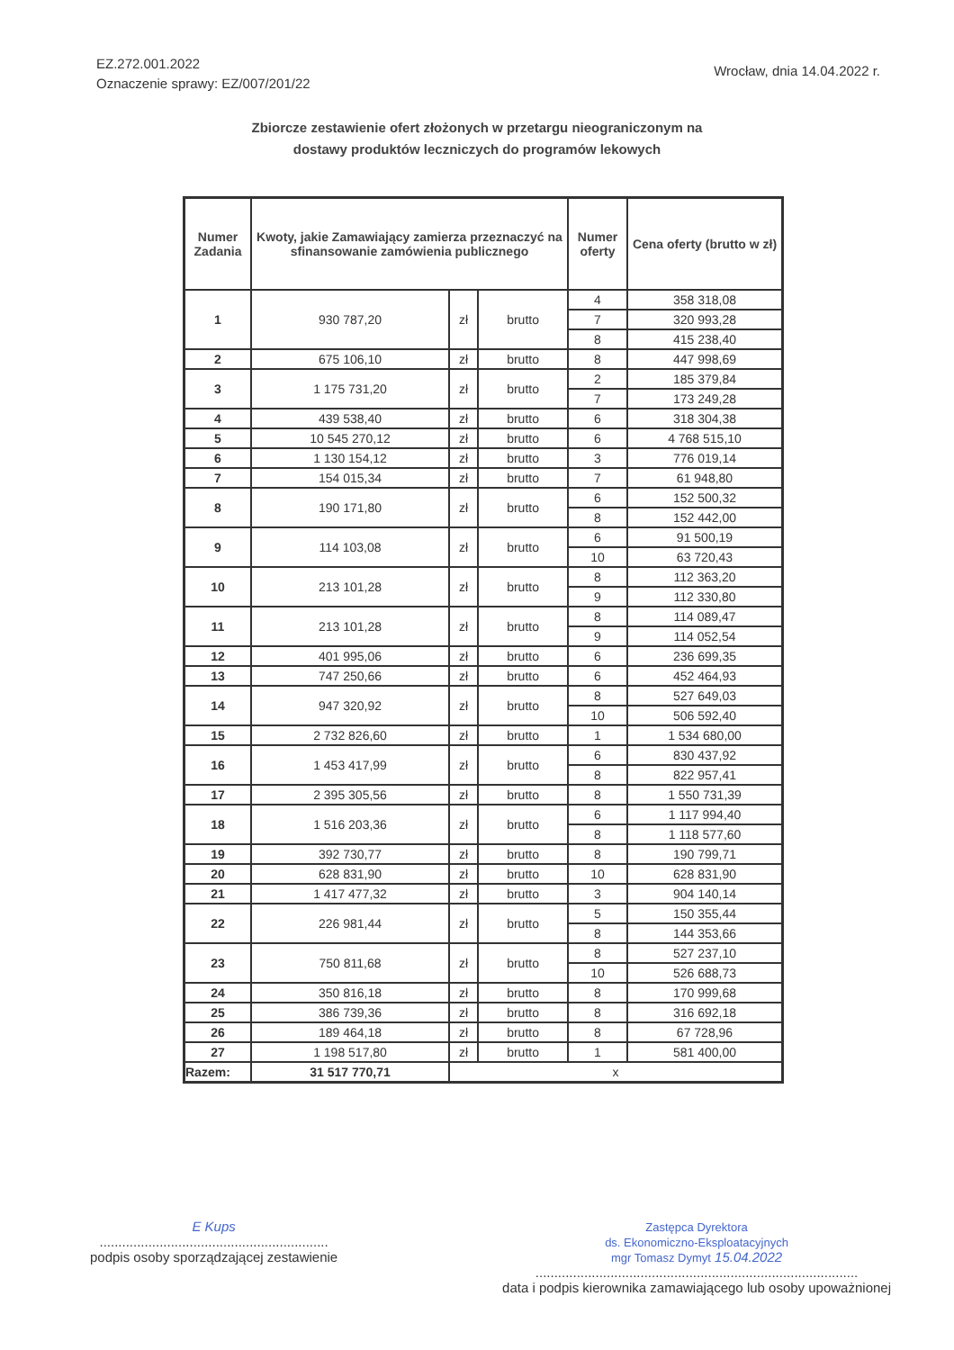EZ.272.001.2022
Oznaczenie sprawy: EZ/007/201/22
Wrocław, dnia 14.04.2022 r.
Zbiorcze zestawienie ofert złożonych w przetargu nieograniczonym na
dostawy produktów leczniczych do programów lekowych
| Numer Zadania | Kwoty, jakie Zamawiający zamierza przeznaczyć na sfinansowanie zamówienia publicznego | | | Numer oferty | Cena oferty (brutto w zł) |
| --- | --- | --- | --- | --- | --- |
| 1 | 930 787,20 | zł | brutto | 4 | 358 318,08 |
| | | | | 7 | 320 993,28 |
| | | | | 8 | 415 238,40 |
| 2 | 675 106,10 | zł | brutto | 8 | 447 998,69 |
| 3 | 1 175 731,20 | zł | brutto | 2 | 185 379,84 |
| | | | | 7 | 173 249,28 |
| 4 | 439 538,40 | zł | brutto | 6 | 318 304,38 |
| 5 | 10 545 270,12 | zł | brutto | 6 | 4 768 515,10 |
| 6 | 1 130 154,12 | zł | brutto | 3 | 776 019,14 |
| 7 | 154 015,34 | zł | brutto | 7 | 61 948,80 |
| 8 | 190 171,80 | zł | brutto | 6 | 152 500,32 |
| | | | | 8 | 152 442,00 |
| 9 | 114 103,08 | zł | brutto | 6 | 91 500,19 |
| | | | | 10 | 63 720,43 |
| 10 | 213 101,28 | zł | brutto | 8 | 112 363,20 |
| | | | | 9 | 112 330,80 |
| 11 | 213 101,28 | zł | brutto | 8 | 114 089,47 |
| | | | | 9 | 114 052,54 |
| 12 | 401 995,06 | zł | brutto | 6 | 236 699,35 |
| 13 | 747 250,66 | zł | brutto | 6 | 452 464,93 |
| 14 | 947 320,92 | zł | brutto | 8 | 527 649,03 |
| | | | | 10 | 506 592,40 |
| 15 | 2 732 826,60 | zł | brutto | 1 | 1 534 680,00 |
| 16 | 1 453 417,99 | zł | brutto | 6 | 830 437,92 |
| | | | | 8 | 822 957,41 |
| 17 | 2 395 305,56 | zł | brutto | 8 | 1 550 731,39 |
| 18 | 1 516 203,36 | zł | brutto | 6 | 1 117 994,40 |
| | | | | 8 | 1 118 577,60 |
| 19 | 392 730,77 | zł | brutto | 8 | 190 799,71 |
| 20 | 628 831,90 | zł | brutto | 10 | 628 831,90 |
| 21 | 1 417 477,32 | zł | brutto | 3 | 904 140,14 |
| 22 | 226 981,44 | zł | brutto | 5 | 150 355,44 |
| | | | | 8 | 144 353,66 |
| 23 | 750 811,68 | zł | brutto | 8 | 527 237,10 |
| | | | | 10 | 526 688,73 |
| 24 | 350 816,18 | zł | brutto | 8 | 170 999,68 |
| 25 | 386 739,36 | zł | brutto | 8 | 316 692,18 |
| 26 | 189 464,18 | zł | brutto | 8 | 67 728,96 |
| 27 | 1 198 517,80 | zł | brutto | 1 | 581 400,00 |
| Razem: | 31 517 770,71 | x | | | |
E Kups
.............................................................
podpis osoby sporządzającej zestawienie
Zastępca Dyrektora
ds. Ekonomiczno-Eksploatacyjnych
mgr Tomasz Dymyt 15.04.2022
......................................................................................
data i podpis kierownika zamawiającego lub osoby upoważnionej